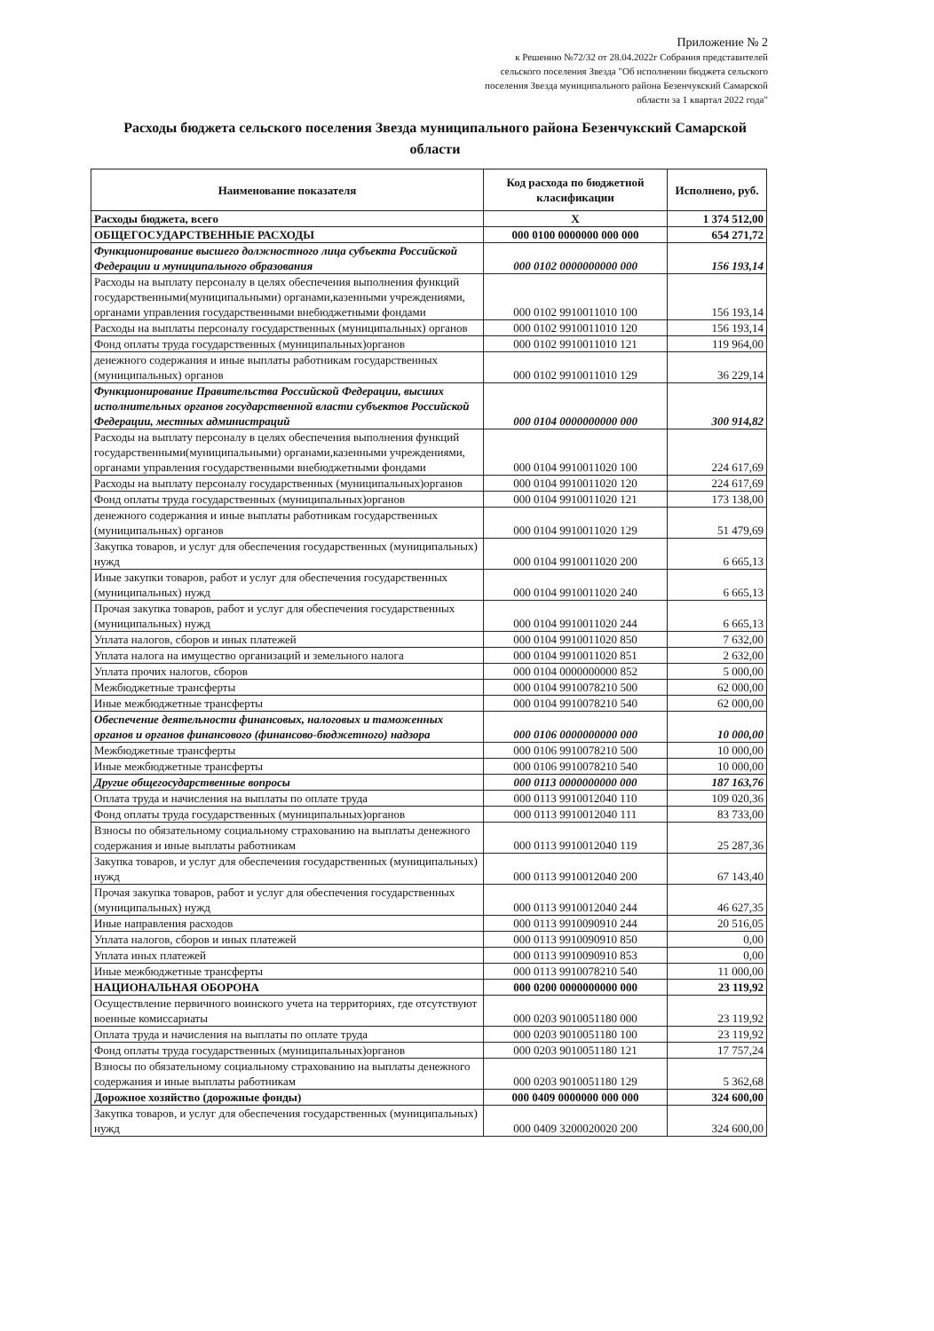Приложение № 2
к Решению №72/32 от 28.04.2022г Собрания представителей сельского поселения Звезда "Об исполнении бюджета сельского поселения Звезда муниципального района Безенчукский Самарской области за 1 квартал 2022 года"
Расходы бюджета сельского поселения Звезда муниципального района Безенчукский Самарской области
| Наименование показателя | Код расхода по бюджетной класификации | Исполнено, руб. |
| --- | --- | --- |
| Расходы бюджета, всего | Х | 1 374 512,00 |
| ОБЩЕГОСУДАРСТВЕННЫЕ РАСХОДЫ | 000 0100 0000000 000 000 | 654 271,72 |
| Функционирование высшего должностного лица субъекта Российской Федерации и муниципального образования | 000 0102 0000000000 000 | 156 193,14 |
| Расходы на выплату персоналу в целях обеспечения выполнения функций государственными(муниципальными) органами,казенными учреждениями, органами управления государственными внебюджетными фондами | 000 0102 9910011010 100 | 156 193,14 |
| Расходы на выплаты персоналу государственных (муниципальных) органов | 000 0102 9910011010 120 | 156 193,14 |
| Фонд оплаты труда государственных (муниципальных)органов | 000 0102 9910011010 121 | 119 964,00 |
| денежного содержания и иные выплаты работникам государственных (муниципальных) органов | 000 0102 9910011010 129 | 36 229,14 |
| Функционирование Правительства Российской Федерации, высших исполнительных органов государственной власти субъектов Российской Федерации, местных администраций | 000 0104 0000000000 000 | 300 914,82 |
| Расходы на выплату персоналу в целях обеспечения выполнения функций государственными(муниципальными) органами,казенными учреждениями, органами управления государственными внебюджетными фондами | 000 0104 9910011020 100 | 224 617,69 |
| Расходы на выплату персоналу государственных (муниципальных)органов | 000 0104 9910011020 120 | 224 617,69 |
| Фонд оплаты труда государственных (муниципальных)органов | 000 0104 9910011020 121 | 173 138,00 |
| денежного содержания и иные выплаты работникам государственных (муниципальных) органов | 000 0104 9910011020 129 | 51 479,69 |
| Закупка товаров, и услуг для обеспечения государственных (муниципальных) нужд | 000 0104 9910011020 200 | 6 665,13 |
| Иные закупки товаров, работ и услуг для обеспечения государственных (муниципальных) нужд | 000 0104 9910011020 240 | 6 665,13 |
| Прочая закупка товаров, работ и услуг для обеспечения государственных (муниципальных) нужд | 000 0104 9910011020 244 | 6 665,13 |
| Уплата налогов, сборов и иных платежей | 000 0104 9910011020 850 | 7 632,00 |
| Уплата налога на имущество организаций и земельного налога | 000 0104 9910011020 851 | 2 632,00 |
| Уплата прочих налогов, сборов | 000 0104 0000000000 852 | 5 000,00 |
| Межбюджетные трансферты | 000 0104 9910078210 500 | 62 000,00 |
| Иные межбюджетные трансферты | 000 0104 9910078210 540 | 62 000,00 |
| Обеспечение деятельности финансовых, налоговых и таможенных органов и органов финансового (финансово-бюджетного) надзора | 000 0106 0000000000 000 | 10 000,00 |
| Межбюджетные трансферты | 000 0106 9910078210 500 | 10 000,00 |
| Иные межбюджетные трансферты | 000 0106 9910078210 540 | 10 000,00 |
| Другие общегосударственные вопросы | 000 0113 0000000000 000 | 187 163,76 |
| Оплата труда и начисления на выплаты по оплате труда | 000 0113 9910012040 110 | 109 020,36 |
| Фонд оплаты труда государственных (муниципальных)органов | 000 0113 9910012040 111 | 83 733,00 |
| Взносы по обязательному социальному страхованию на выплаты денежного содержания и иные выплаты работникам | 000 0113 9910012040 119 | 25 287,36 |
| Закупка товаров, и услуг для обеспечения государственных (муниципальных) нужд | 000 0113 9910012040 200 | 67 143,40 |
| Прочая закупка товаров, работ и услуг для обеспечения государственных (муниципальных) нужд | 000 0113 9910012040 244 | 46 627,35 |
| Иные направления расходов | 000 0113 9910090910 244 | 20 516,05 |
| Уплата налогов, сборов и иных платежей | 000 0113 9910090910 850 | 0,00 |
| Уплата иных платежей | 000 0113 9910090910 853 | 0,00 |
| Иные межбюджетные трансферты | 000 0113 9910078210 540 | 11 000,00 |
| НАЦИОНАЛЬНАЯ ОБОРОНА | 000 0200 0000000000 000 | 23 119,92 |
| Осуществление первичного воинского учета на территориях, где отсутствуют военные комиссариаты | 000 0203 9010051180 000 | 23 119,92 |
| Оплата труда и начисления на выплаты по оплате труда | 000 0203 9010051180 100 | 23 119,92 |
| Фонд оплаты труда государственных (муниципальных)органов | 000 0203 9010051180 121 | 17 757,24 |
| Взносы по обязательному социальному страхованию на выплаты денежного содержания и иные выплаты работникам | 000 0203 9010051180 129 | 5 362,68 |
| Дорожное хозяйство (дорожные фонды) | 000 0409 0000000 000 000 | 324 600,00 |
| Закупка товаров, и услуг для обеспечения государственных (муниципальных) нужд | 000 0409 3200020020 200 | 324 600,00 |